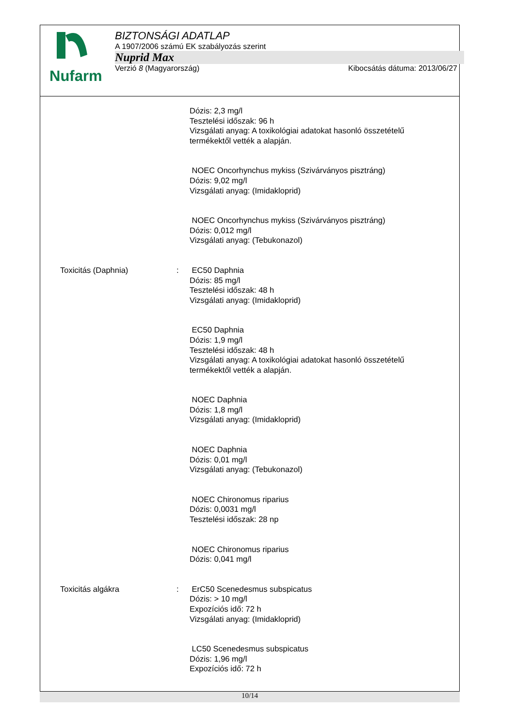Nufarm
BIZTONSÁGI ADATLAP
A 1907/2006 számú EK szabályozás szerint
Nuprid Max
Verzió 8 (Magyarország) Kibocsátás dátuma: 2013/06/27
Dózis: 2,3 mg/l
Tesztelési időszak: 96 h
Vizsgálati anyag: A toxikológiai adatokat hasonló összetételű
termékektől vették a alapján.
NOEC Oncorhynchus mykiss (Szivárványos pisztráng)
Dózis: 9,02 mg/l
Vizsgálati anyag: (Imidakloprid)
NOEC Oncorhynchus mykiss (Szivárványos pisztráng)
Dózis: 0,012 mg/l
Vizsgálati anyag: (Tebukonazol)
Toxicitás (Daphnia) : EC50 Daphnia
Dózis: 85 mg/l
Tesztelési időszak: 48 h
Vizsgálati anyag: (Imidakloprid)
EC50 Daphnia
Dózis: 1,9 mg/l
Tesztelési időszak: 48 h
Vizsgálati anyag: A toxikológiai adatokat hasonló összetételű
termékektől vették a alapján.
NOEC Daphnia
Dózis: 1,8 mg/l
Vizsgálati anyag: (Imidakloprid)
NOEC Daphnia
Dózis: 0,01 mg/l
Vizsgálati anyag: (Tebukonazol)
NOEC Chironomus riparius
Dózis: 0,0031 mg/l
Tesztelési időszak: 28 np
NOEC Chironomus riparius
Dózis: 0,041 mg/l
Toxicitás algákra : ErC50 Scenedesmus subspicatus
Dózis: > 10 mg/l
Expozíciós idő: 72 h
Vizsgálati anyag: (Imidakloprid)
LC50 Scenedesmus subspicatus
Dózis: 1,96 mg/l
Expozíciós idő: 72 h
10/14